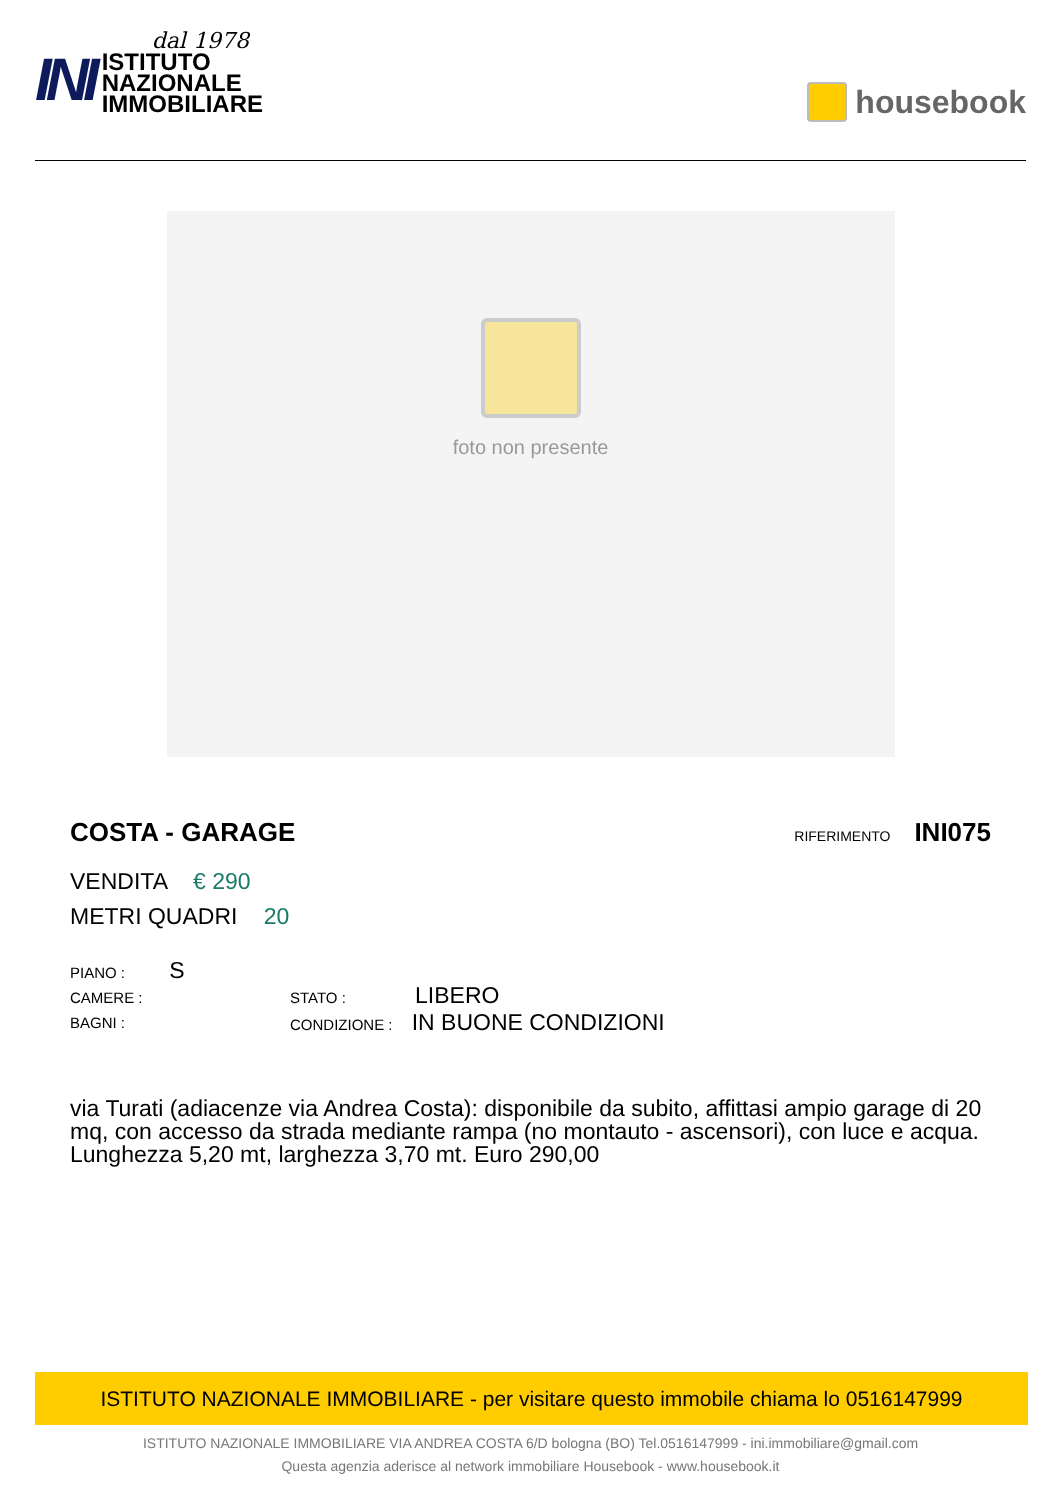INI
dal 1978
ISTITUTO
NAZIONALE
IMMOBILIARE
housebook
foto non presente
COSTA - GARAGE
RIFERIMENTO INI075
VENDITA € 290
METRI QUADRI 20
PIANO : S
CAMERE :
BAGNI :
STATO : LIBERO
CONDIZIONE : IN BUONE CONDIZIONI
via Turati (adiacenze via Andrea Costa): disponibile da subito, affittasi ampio garage di 20 mq, con accesso da strada mediante rampa (no montauto - ascensori), con luce e acqua. Lunghezza 5,20 mt, larghezza 3,70 mt. Euro 290,00
ISTITUTO NAZIONALE IMMOBILIARE - per visitare questo immobile chiama lo 0516147999
ISTITUTO NAZIONALE IMMOBILIARE VIA ANDREA COSTA 6/D bologna (BO) Tel.0516147999 - ini.immobiliare@gmail.com
Questa agenzia aderisce al network immobiliare Housebook - www.housebook.it